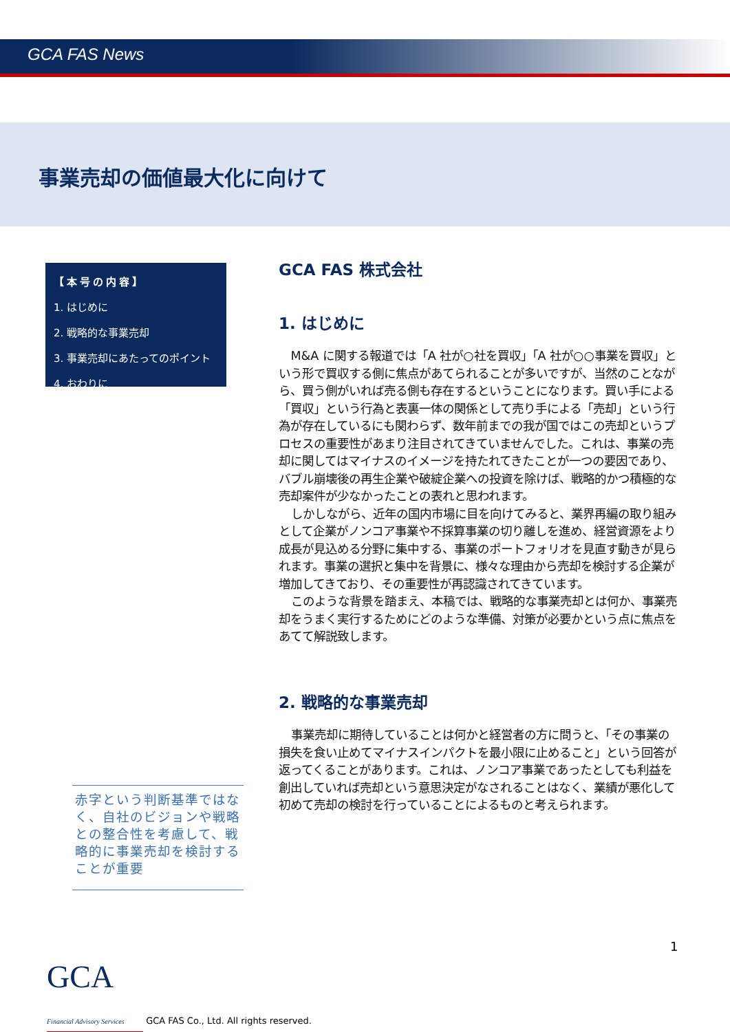GCA FAS News
事業売却の価値最大化に向けて
【本号の内容】
1. はじめに
2. 戦略的な事業売却
3. 事業売却にあたってのポイント
4. おわりに
GCA FAS 株式会社
1. はじめに
M&A に関する報道では「A 社が○社を買収」「A 社が○○事業を買収」という形で買収する側に焦点があてられることが多いですが、当然のことながら、買う側がいれば売る側も存在するということになります。買い手による「買収」という行為と表裏一体の関係として売り手による「売却」という行為が存在しているにも関わらず、数年前までの我が国ではこの売却というプロセスの重要性があまり注目されてきていませんでした。これは、事業の売却に関してはマイナスのイメージを持たれてきたことが一つの要因であり、バブル崩壊後の再生企業や破綻企業への投資を除けば、戦略的かつ積極的な売却案件が少なかったことの表れと思われます。
しかしながら、近年の国内市場に目を向けてみると、業界再編の取り組みとして企業がノンコア事業や不採算事業の切り離しを進め、経営資源をより成長が見込める分野に集中する、事業のポートフォリオを見直す動きが見られます。事業の選択と集中を背景に、様々な理由から売却を検討する企業が増加してきており、その重要性が再認識されてきています。
このような背景を踏まえ、本稿では、戦略的な事業売却とは何か、事業売却をうまく実行するためにどのような準備、対策が必要かという点に焦点をあてて解説致します。
2. 戦略的な事業売却
事業売却に期待していることは何かと経営者の方に問うと、「その事業の損失を食い止めてマイナスインパクトを最小限に止めること」という回答が返ってくることがあります。これは、ノンコア事業であったとしても利益を創出していれば売却という意思決定がなされることはなく、業績が悪化して初めて売却の検討を行っていることによるものと考えられます。
赤字という判断基準ではなく、自社のビジョンや戦略との整合性を考慮して、戦略的に事業売却を検討することが重要
1
GCA Financial Advisory Services GCA FAS Co., Ltd. All rights reserved.